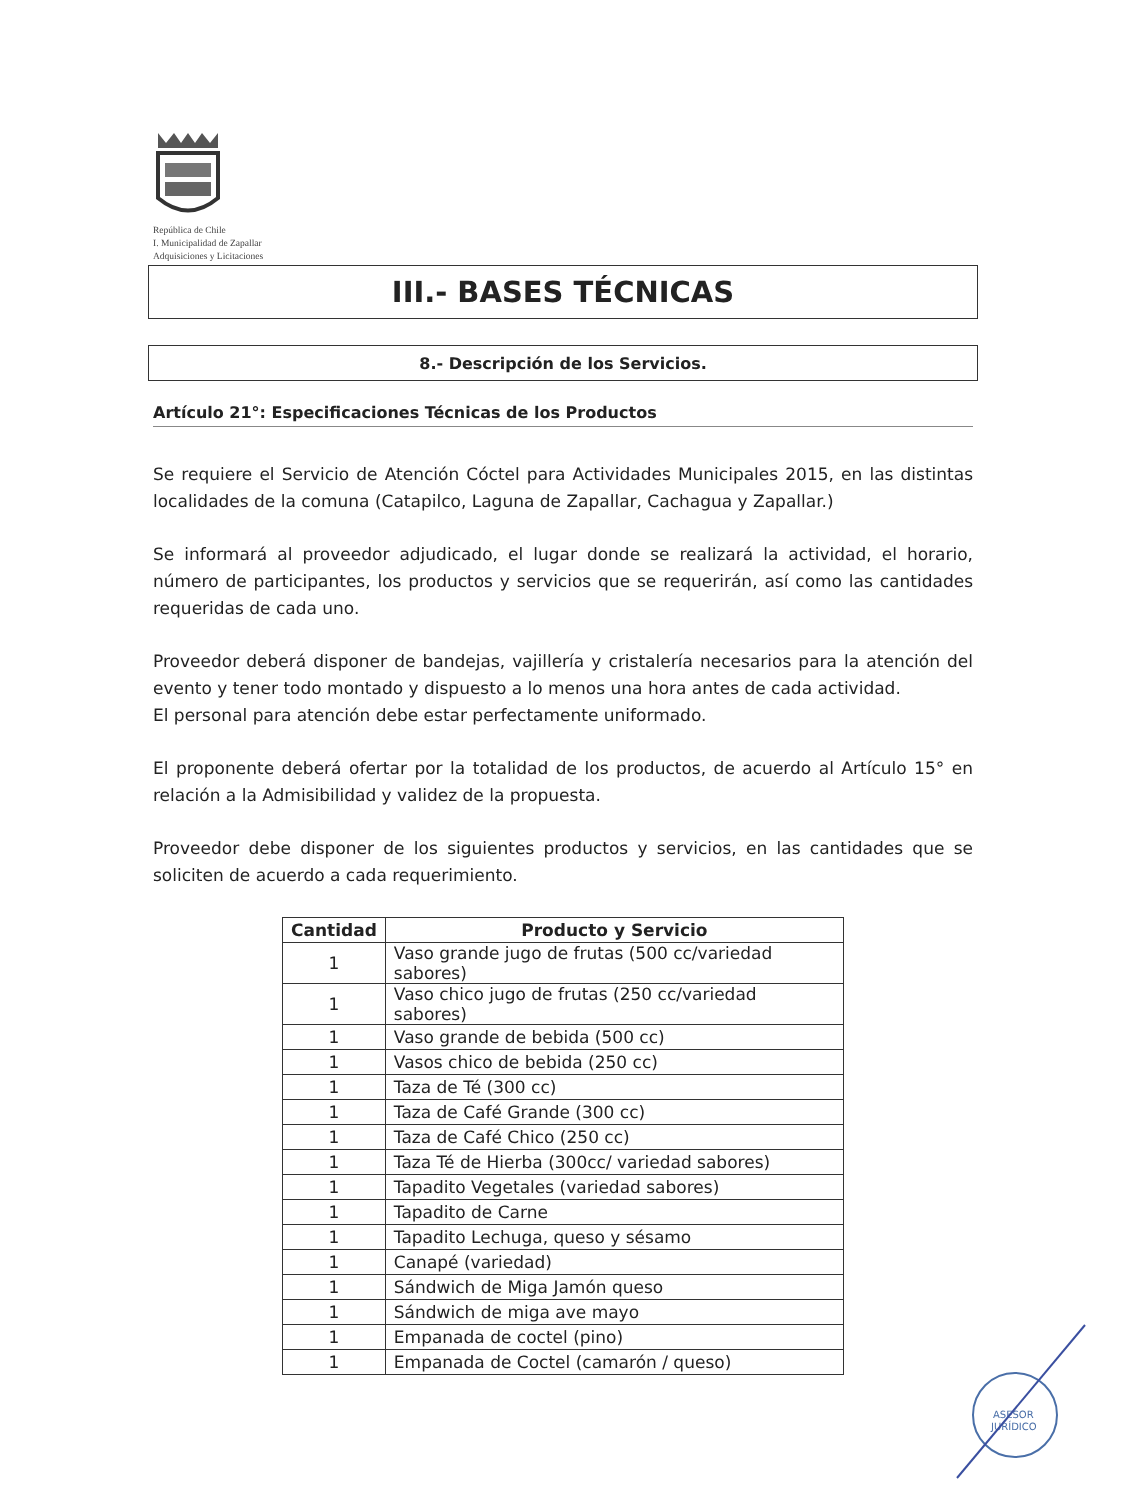República de Chile
I. Municipalidad de Zapallar
Adquisiciones y Licitaciones
III.- BASES TÉCNICAS
8.- Descripción de los Servicios.
Artículo 21°: Especificaciones Técnicas de los Productos
Se requiere el Servicio de Atención Cóctel para Actividades Municipales 2015, en las distintas localidades de la comuna (Catapilco, Laguna de Zapallar, Cachagua y Zapallar.)
Se informará al proveedor adjudicado, el lugar donde se realizará la actividad, el horario, número de participantes, los productos y servicios que se requerirán, así como las cantidades requeridas de cada uno.
Proveedor deberá disponer de bandejas, vajillería y cristalería necesarios para la atención del evento y tener todo montado y dispuesto a lo menos una hora antes de cada actividad.
El personal para atención debe estar perfectamente uniformado.
El proponente deberá ofertar por la totalidad de los productos, de acuerdo al Artículo 15° en relación a la Admisibilidad y validez de la propuesta.
Proveedor debe disponer de los siguientes productos y servicios, en las cantidades que se soliciten de acuerdo a cada requerimiento.
| Cantidad | Producto y Servicio |
| --- | --- |
| 1 | Vaso grande jugo de frutas (500 cc/variedad sabores) |
| 1 | Vaso chico jugo de frutas (250 cc/variedad sabores) |
| 1 | Vaso grande de bebida (500 cc) |
| 1 | Vasos chico de bebida (250 cc) |
| 1 | Taza de Té (300 cc) |
| 1 | Taza de Café Grande (300 cc) |
| 1 | Taza de Café Chico (250 cc) |
| 1 | Taza Té de Hierba (300cc/ variedad sabores) |
| 1 | Tapadito Vegetales (variedad sabores) |
| 1 | Tapadito de Carne |
| 1 | Tapadito Lechuga, queso y sésamo |
| 1 | Canapé (variedad) |
| 1 | Sándwich de Miga Jamón queso |
| 1 | Sándwich de miga ave mayo |
| 1 | Empanada de coctel (pino) |
| 1 | Empanada de Coctel (camarón / queso) |
ASESOR
JURÍDICO